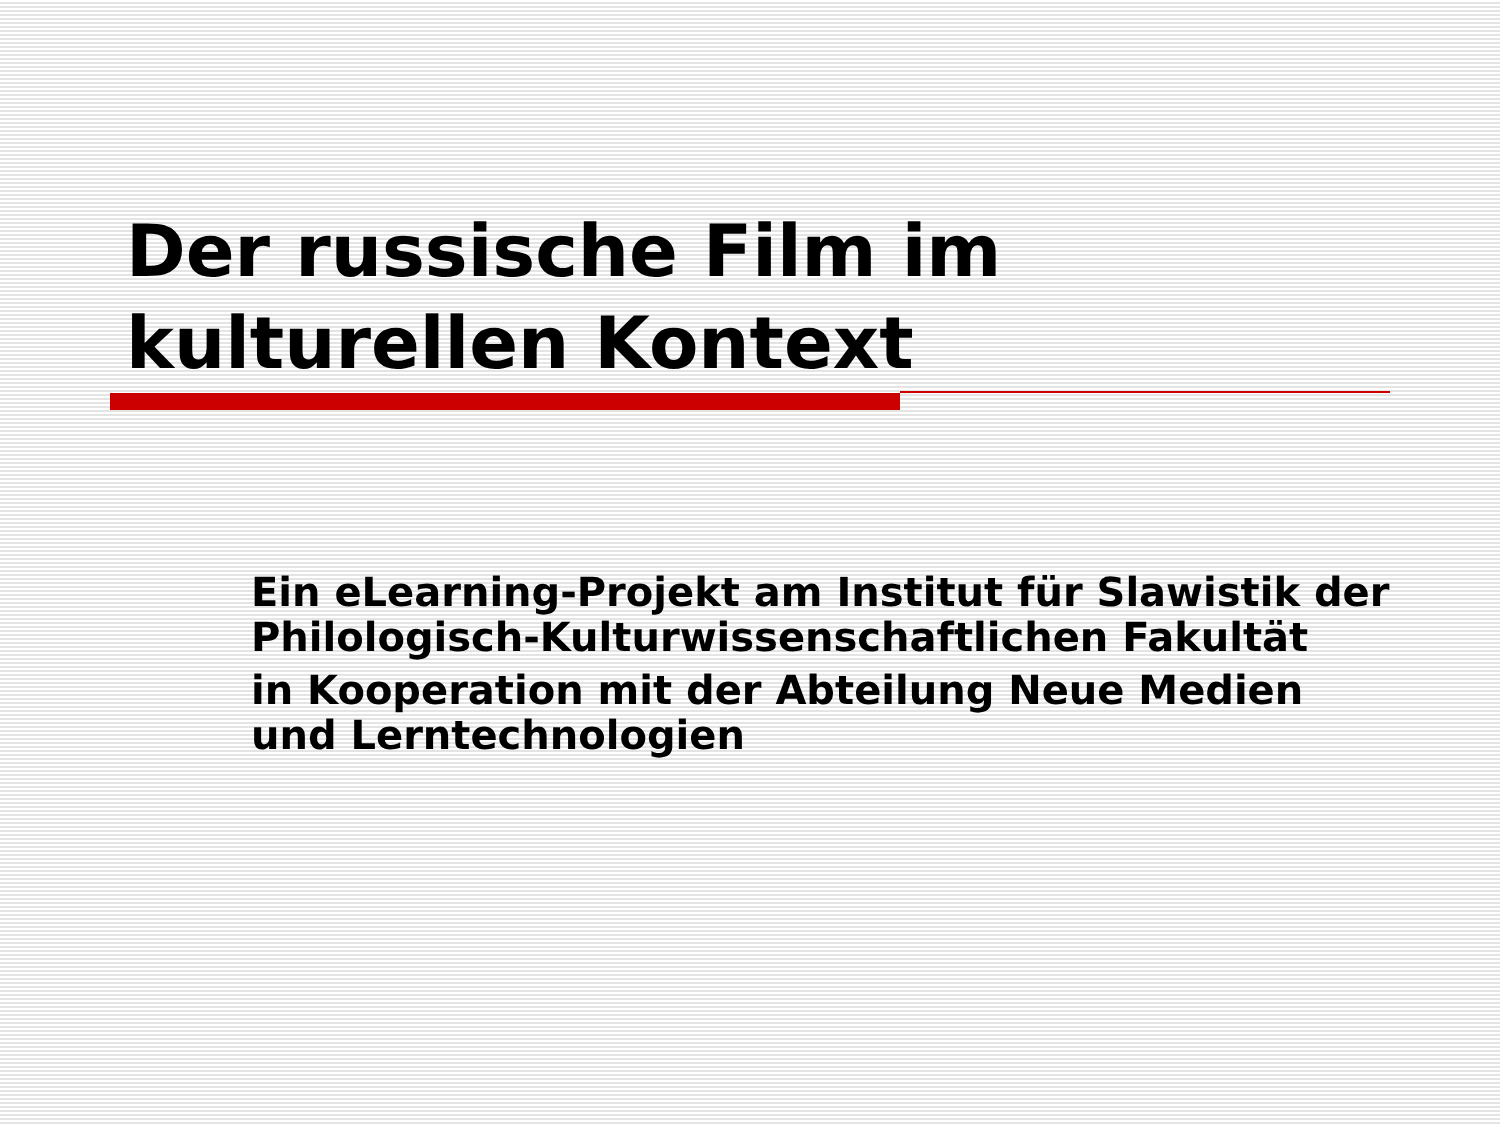Der russische Film im
kulturellen Kontext
Ein eLearning-Projekt am Institut für Slawistik der Philologisch-Kulturwissenschaftlichen Fakultät
in Kooperation mit der Abteilung Neue Medien und Lerntechnologien